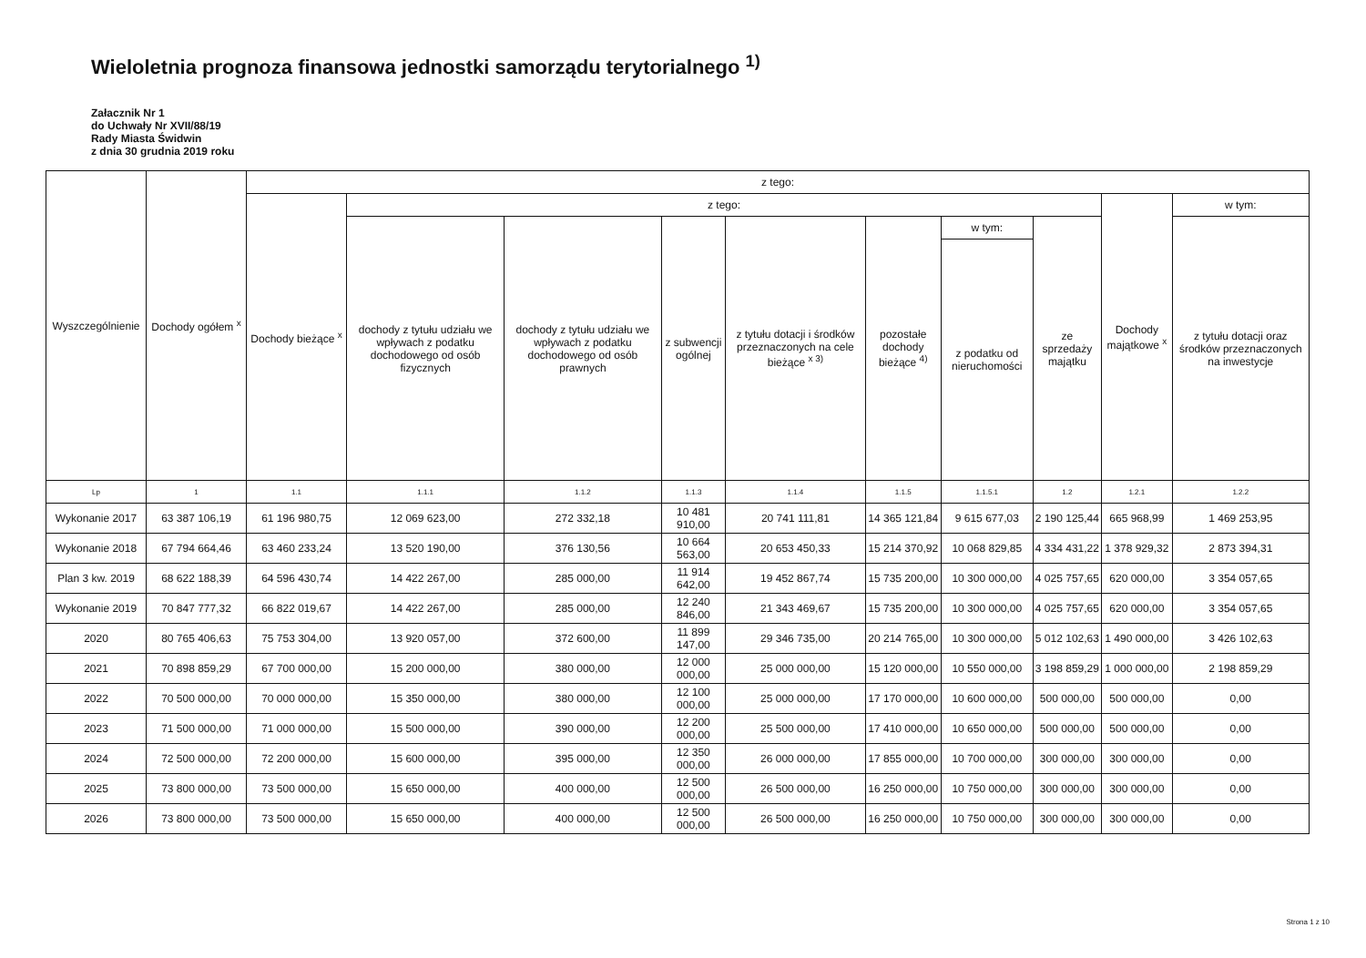Wieloletnia prognoza finansowa jednostki samorządu terytorialnego <sup>1)</sup>
Załacznik Nr 1
do Uchwały Nr XVII/88/19
Rady Miasta Świdwin
z dnia 30 grudnia 2019 roku
| Wyszczególnienie | Dochody ogółem <sup>x</sup> | z tego: | | | | | | | | | |
| --- | --- | --- | --- | --- | --- | --- | --- | --- | --- | --- | --- |
| | | Dochody bieżące <sup>x</sup> | z tego: | | | | | | | Dochody majątkowe <sup>x</sup> | w tym: |
| | | | dochody z tytułu udziału we wpływach z podatku dochodowego od osób fizycznych | dochody z tytułu udziału we wpływach z podatku dochodowego od osób prawnych | z subwencji ogólnej | z tytułu dotacji i środków przeznaczonych na cele bieżące <sup>x 3)</sup> | pozostałe dochody bieżące <sup>4)</sup> | w tym: | ze sprzedaży majątku | | z tytułu dotacji oraz środków przeznaczonych na inwestycje |
| | | | | | | | | z podatku od nieruchomości | | | |
| Lp | 1 | 1.1 | 1.1.1 | 1.1.2 | 1.1.3 | 1.1.4 | 1.1.5 | 1.1.5.1 | 1.2 | 1.2.1 | 1.2.2 |
| Wykonanie 2017 | 63 387 106,19 | 61 196 980,75 | 12 069 623,00 | 272 332,18 | 10 481 910,00 | 20 741 111,81 | 14 365 121,84 | 9 615 677,03 | 2 190 125,44 | 665 968,99 | 1 469 253,95 |
| Wykonanie 2018 | 67 794 664,46 | 63 460 233,24 | 13 520 190,00 | 376 130,56 | 10 664 563,00 | 20 653 450,33 | 15 214 370,92 | 10 068 829,85 | 4 334 431,22 | 1 378 929,32 | 2 873 394,31 |
| Plan 3 kw. 2019 | 68 622 188,39 | 64 596 430,74 | 14 422 267,00 | 285 000,00 | 11 914 642,00 | 19 452 867,74 | 15 735 200,00 | 10 300 000,00 | 4 025 757,65 | 620 000,00 | 3 354 057,65 |
| Wykonanie 2019 | 70 847 777,32 | 66 822 019,67 | 14 422 267,00 | 285 000,00 | 12 240 846,00 | 21 343 469,67 | 15 735 200,00 | 10 300 000,00 | 4 025 757,65 | 620 000,00 | 3 354 057,65 |
| 2020 | 80 765 406,63 | 75 753 304,00 | 13 920 057,00 | 372 600,00 | 11 899 147,00 | 29 346 735,00 | 20 214 765,00 | 10 300 000,00 | 5 012 102,63 | 1 490 000,00 | 3 426 102,63 |
| 2021 | 70 898 859,29 | 67 700 000,00 | 15 200 000,00 | 380 000,00 | 12 000 000,00 | 25 000 000,00 | 15 120 000,00 | 10 550 000,00 | 3 198 859,29 | 1 000 000,00 | 2 198 859,29 |
| 2022 | 70 500 000,00 | 70 000 000,00 | 15 350 000,00 | 380 000,00 | 12 100 000,00 | 25 000 000,00 | 17 170 000,00 | 10 600 000,00 | 500 000,00 | 500 000,00 | 0,00 |
| 2023 | 71 500 000,00 | 71 000 000,00 | 15 500 000,00 | 390 000,00 | 12 200 000,00 | 25 500 000,00 | 17 410 000,00 | 10 650 000,00 | 500 000,00 | 500 000,00 | 0,00 |
| 2024 | 72 500 000,00 | 72 200 000,00 | 15 600 000,00 | 395 000,00 | 12 350 000,00 | 26 000 000,00 | 17 855 000,00 | 10 700 000,00 | 300 000,00 | 300 000,00 | 0,00 |
| 2025 | 73 800 000,00 | 73 500 000,00 | 15 650 000,00 | 400 000,00 | 12 500 000,00 | 26 500 000,00 | 16 250 000,00 | 10 750 000,00 | 300 000,00 | 300 000,00 | 0,00 |
| 2026 | 73 800 000,00 | 73 500 000,00 | 15 650 000,00 | 400 000,00 | 12 500 000,00 | 26 500 000,00 | 16 250 000,00 | 10 750 000,00 | 300 000,00 | 300 000,00 | 0,00 |
Strona 1 z 10